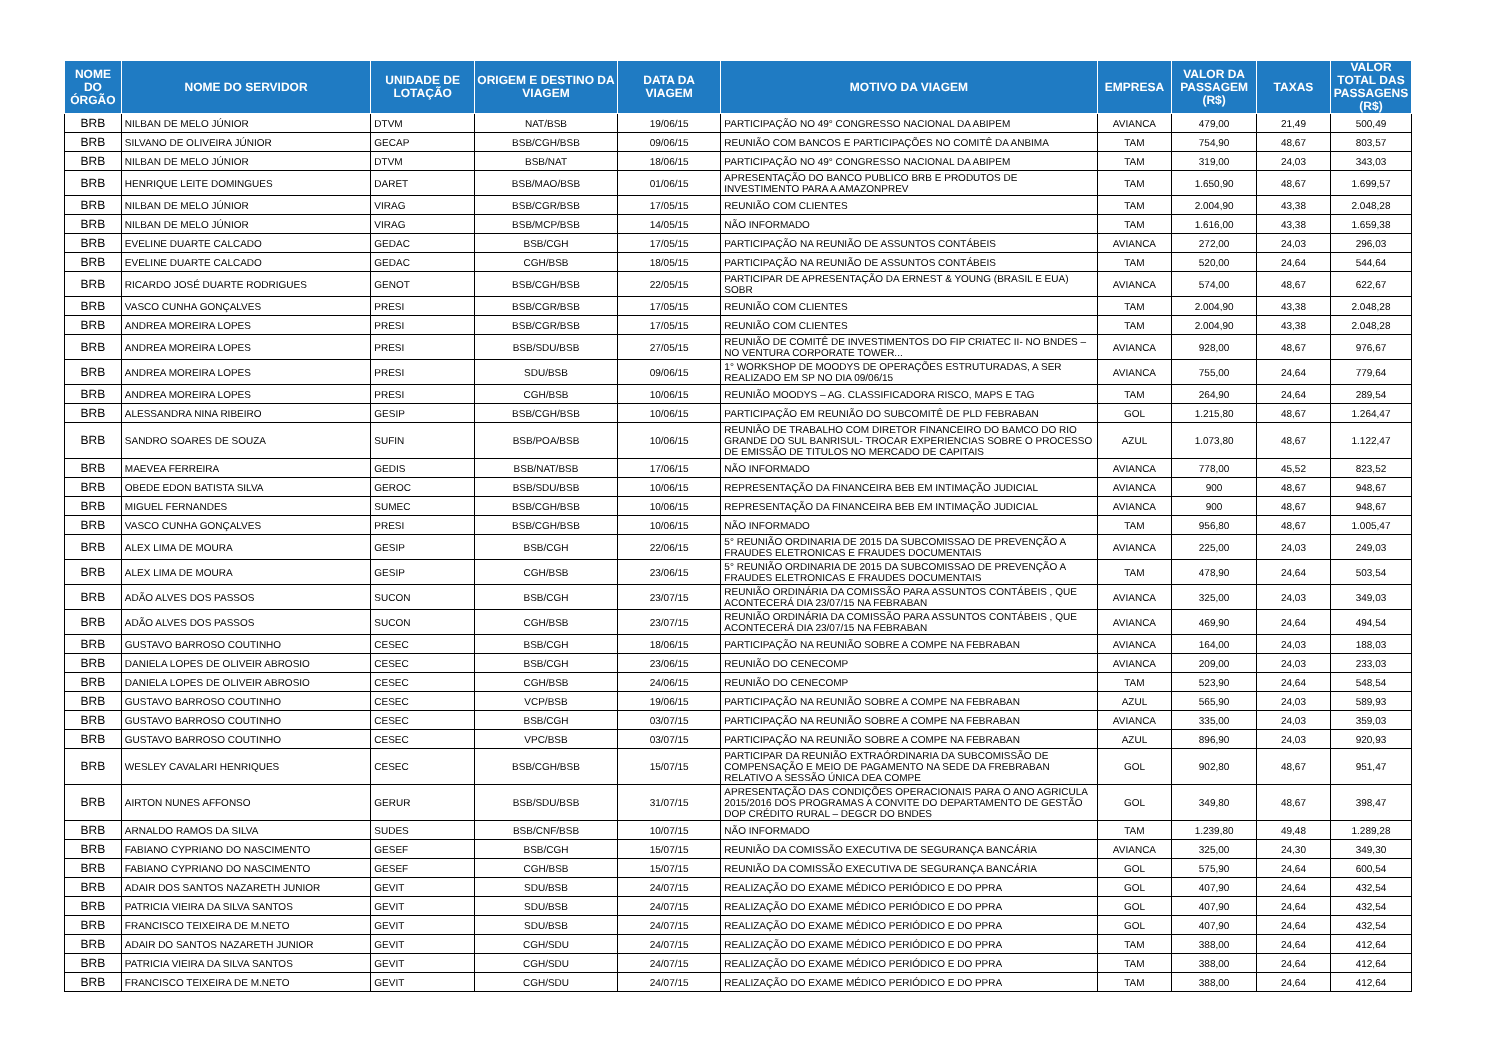| NOME DO ÓRGÃO | NOME DO SERVIDOR | UNIDADE DE LOTAÇÃO | ORIGEM E DESTINO DA VIAGEM | DATA DA VIAGEM | MOTIVO DA VIAGEM | EMPRESA | VALOR DA PASSAGEM (R$) | TAXAS | VALOR TOTAL DAS PASSAGENS (R$) |
| --- | --- | --- | --- | --- | --- | --- | --- | --- | --- |
| BRB | NILBAN DE MELO JÚNIOR | DTVM | NAT/BSB | 19/06/15 | PARTICIPAÇÃO NO 49° CONGRESSO NACIONAL DA ABIPEM | AVIANCA | 479,00 | 21,49 | 500,49 |
| BRB | SILVANO DE OLIVEIRA JÚNIOR | GECAP | BSB/CGH/BSB | 09/06/15 | REUNIÃO COM BANCOS E PARTICIPAÇÕES NO COMITÊ DA ANBIMA | TAM | 754,90 | 48,67 | 803,57 |
| BRB | NILBAN DE MELO JÚNIOR | DTVM | BSB/NAT | 18/06/15 | PARTICIPAÇÃO NO 49° CONGRESSO NACIONAL DA ABIPEM | TAM | 319,00 | 24,03 | 343,03 |
| BRB | HENRIQUE LEITE DOMINGUES | DARET | BSB/MAO/BSB | 01/06/15 | APRESENTAÇÃO DO BANCO PUBLICO BRB E PRODUTOS DE INVESTIMENTO PARA A AMAZONPREV | TAM | 1.650,90 | 48,67 | 1.699,57 |
| BRB | NILBAN DE MELO JÚNIOR | VIRAG | BSB/CGR/BSB | 17/05/15 | REUNIÃO COM CLIENTES | TAM | 2.004,90 | 43,38 | 2.048,28 |
| BRB | NILBAN DE MELO JÚNIOR | VIRAG | BSB/MCP/BSB | 14/05/15 | NÃO INFORMADO | TAM | 1.616,00 | 43,38 | 1.659,38 |
| BRB | EVELINE DUARTE CALCADO | GEDAC | BSB/CGH | 17/05/15 | PARTICIPAÇÃO NA REUNIÃO DE ASSUNTOS CONTÁBEIS | AVIANCA | 272,00 | 24,03 | 296,03 |
| BRB | EVELINE DUARTE CALCADO | GEDAC | CGH/BSB | 18/05/15 | PARTICIPAÇÃO NA REUNIÃO DE ASSUNTOS CONTÁBEIS | TAM | 520,00 | 24,64 | 544,64 |
| BRB | RICARDO JOSÉ DUARTE RODRIGUES | GENOT | BSB/CGH/BSB | 22/05/15 | PARTICIPAR DE APRESENTAÇÃO DA ERNEST & YOUNG (BRASIL E EUA) SOBR | AVIANCA | 574,00 | 48,67 | 622,67 |
| BRB | VASCO CUNHA GONÇALVES | PRESI | BSB/CGR/BSB | 17/05/15 | REUNIÃO COM CLIENTES | TAM | 2.004,90 | 43,38 | 2.048,28 |
| BRB | ANDREA MOREIRA LOPES | PRESI | BSB/CGR/BSB | 17/05/15 | REUNIÃO COM CLIENTES | TAM | 2.004,90 | 43,38 | 2.048,28 |
| BRB | ANDREA MOREIRA LOPES | PRESI | BSB/SDU/BSB | 27/05/15 | REUNIÃO DE COMITÊ DE INVESTIMENTOS DO FIP CRIATEC II- NO BNDES – NO VENTURA CORPORATE TOWER... | AVIANCA | 928,00 | 48,67 | 976,67 |
| BRB | ANDREA MOREIRA LOPES | PRESI | SDU/BSB | 09/06/15 | 1° WORKSHOP DE MOODYS DE OPERAÇÕES ESTRUTURADAS, A SER REALIZADO EM SP NO DIA 09/06/15 | AVIANCA | 755,00 | 24,64 | 779,64 |
| BRB | ANDREA MOREIRA LOPES | PRESI | CGH/BSB | 10/06/15 | REUNIÃO MOODYS – AG. CLASSIFICADORA RISCO, MAPS E TAG | TAM | 264,90 | 24,64 | 289,54 |
| BRB | ALESSANDRA NINA RIBEIRO | GESIP | BSB/CGH/BSB | 10/06/15 | PARTICIPAÇÃO EM REUNIÃO DO SUBCOMITÊ DE PLD FEBRABAN | GOL | 1.215,80 | 48,67 | 1.264,47 |
| BRB | SANDRO SOARES DE SOUZA | SUFIN | BSB/POA/BSB | 10/06/15 | REUNIÃO DE TRABALHO COM DIRETOR FINANCEIRO DO BAMCO DO RIO GRANDE DO SUL BANRISUL- TROCAR EXPERIENCIAS SOBRE O PROCESSO DE EMISSÃO DE TITULOS NO MERCADO DE CAPITAIS | AZUL | 1.073,80 | 48,67 | 1.122,47 |
| BRB | MAEVEA FERREIRA | GEDIS | BSB/NAT/BSB | 17/06/15 | NÃO INFORMADO | AVIANCA | 778,00 | 45,52 | 823,52 |
| BRB | OBEDE EDON BATISTA SILVA | GEROC | BSB/SDU/BSB | 10/06/15 | REPRESENTAÇÃO DA FINANCEIRA BEB EM INTIMAÇÃO JUDICIAL | AVIANCA | 900 | 48,67 | 948,67 |
| BRB | MIGUEL FERNANDES | SUMEC | BSB/CGH/BSB | 10/06/15 | REPRESENTAÇÃO DA FINANCEIRA BEB EM INTIMAÇÃO JUDICIAL | AVIANCA | 900 | 48,67 | 948,67 |
| BRB | VASCO CUNHA GONÇALVES | PRESI | BSB/CGH/BSB | 10/06/15 | NÃO INFORMADO | TAM | 956,80 | 48,67 | 1.005,47 |
| BRB | ALEX LIMA DE MOURA | GESIP | BSB/CGH | 22/06/15 | 5° REUNIÃO ORDINARIA DE 2015 DA SUBCOMISSAO DE PREVENÇÃO A FRAUDES ELETRONICAS E FRAUDES DOCUMENTAIS | AVIANCA | 225,00 | 24,03 | 249,03 |
| BRB | ALEX LIMA DE MOURA | GESIP | CGH/BSB | 23/06/15 | 5° REUNIÃO ORDINARIA DE 2015 DA SUBCOMISSAO DE PREVENÇÃO A FRAUDES ELETRONICAS E FRAUDES DOCUMENTAIS | TAM | 478,90 | 24,64 | 503,54 |
| BRB | ADÃO ALVES DOS PASSOS | SUCON | BSB/CGH | 23/07/15 | REUNIÃO ORDINÁRIA DA COMISSÃO PARA ASSUNTOS CONTÁBEIS , QUE ACONTECERÁ DIA 23/07/15 NA FEBRABAN | AVIANCA | 325,00 | 24,03 | 349,03 |
| BRB | ADÃO ALVES DOS PASSOS | SUCON | CGH/BSB | 23/07/15 | REUNIÃO ORDINÁRIA DA COMISSÃO PARA ASSUNTOS CONTÁBEIS , QUE ACONTECERÁ DIA 23/07/15 NA FEBRABAN | AVIANCA | 469,90 | 24,64 | 494,54 |
| BRB | GUSTAVO BARROSO COUTINHO | CESEC | BSB/CGH | 18/06/15 | PARTICIPAÇÃO NA REUNIÃO SOBRE A COMPE NA FEBRABAN | AVIANCA | 164,00 | 24,03 | 188,03 |
| BRB | DANIELA LOPES DE OLIVEIR ABROSIO | CESEC | BSB/CGH | 23/06/15 | REUNIÃO DO CENECOMP | AVIANCA | 209,00 | 24,03 | 233,03 |
| BRB | DANIELA LOPES DE OLIVEIR ABROSIO | CESEC | CGH/BSB | 24/06/15 | REUNIÃO DO CENECOMP | TAM | 523,90 | 24,64 | 548,54 |
| BRB | GUSTAVO BARROSO COUTINHO | CESEC | VCP/BSB | 19/06/15 | PARTICIPAÇÃO NA REUNIÃO SOBRE A COMPE NA FEBRABAN | AZUL | 565,90 | 24,03 | 589,93 |
| BRB | GUSTAVO BARROSO COUTINHO | CESEC | BSB/CGH | 03/07/15 | PARTICIPAÇÃO NA REUNIÃO SOBRE A COMPE NA FEBRABAN | AVIANCA | 335,00 | 24,03 | 359,03 |
| BRB | GUSTAVO BARROSO COUTINHO | CESEC | VPC/BSB | 03/07/15 | PARTICIPAÇÃO NA REUNIÃO SOBRE A COMPE NA FEBRABAN | AZUL | 896,90 | 24,03 | 920,93 |
| BRB | WESLEY CAVALARI HENRIQUES | CESEC | BSB/CGH/BSB | 15/07/15 | PARTICIPAR DA REUNIÃO EXTRAÓRDINARIA DA SUBCOMISSÃO DE COMPENSAÇÃO E MEIO DE PAGAMENTO NA SEDE DA FREBRABAN RELATIVO A SESSÃO ÚNICA DEA COMPE | GOL | 902,80 | 48,67 | 951,47 |
| BRB | AIRTON NUNES AFFONSO | GERUR | BSB/SDU/BSB | 31/07/15 | APRESENTAÇÃO DAS CONDIÇÕES OPERACIONAIS PARA O ANO AGRICULA 2015/2016 DOS PROGRAMAS A CONVITE DO DEPARTAMENTO DE GESTÃO DOP CRÉDITO RURAL – DEGCR DO BNDES | GOL | 349,80 | 48,67 | 398,47 |
| BRB | ARNALDO RAMOS DA SILVA | SUDES | BSB/CNF/BSB | 10/07/15 | NÃO INFORMADO | TAM | 1.239,80 | 49,48 | 1.289,28 |
| BRB | FABIANO CYPRIANO DO NASCIMENTO | GESEF | BSB/CGH | 15/07/15 | REUNIÃO DA COMISSÃO EXECUTIVA DE SEGURANÇA BANCÁRIA | AVIANCA | 325,00 | 24,30 | 349,30 |
| BRB | FABIANO CYPRIANO DO NASCIMENTO | GESEF | CGH/BSB | 15/07/15 | REUNIÃO DA COMISSÃO EXECUTIVA DE SEGURANÇA BANCÁRIA | GOL | 575,90 | 24,64 | 600,54 |
| BRB | ADAIR DOS SANTOS NAZARETH JUNIOR | GEVIT | SDU/BSB | 24/07/15 | REALIZAÇÃO DO EXAME MÉDICO PERIÓDICO E DO PPRA | GOL | 407,90 | 24,64 | 432,54 |
| BRB | PATRICIA VIEIRA DA SILVA SANTOS | GEVIT | SDU/BSB | 24/07/15 | REALIZAÇÃO DO EXAME MÉDICO PERIÓDICO E DO PPRA | GOL | 407,90 | 24,64 | 432,54 |
| BRB | FRANCISCO TEIXEIRA DE M.NETO | GEVIT | SDU/BSB | 24/07/15 | REALIZAÇÃO DO EXAME MÉDICO PERIÓDICO E DO PPRA | GOL | 407,90 | 24,64 | 432,54 |
| BRB | ADAIR DO SANTOS NAZARETH JUNIOR | GEVIT | CGH/SDU | 24/07/15 | REALIZAÇÃO DO EXAME MÉDICO PERIÓDICO E DO PPRA | TAM | 388,00 | 24,64 | 412,64 |
| BRB | PATRICIA VIEIRA DA SILVA SANTOS | GEVIT | CGH/SDU | 24/07/15 | REALIZAÇÃO DO EXAME MÉDICO PERIÓDICO E DO PPRA | TAM | 388,00 | 24,64 | 412,64 |
| BRB | FRANCISCO TEIXEIRA DE M.NETO | GEVIT | CGH/SDU | 24/07/15 | REALIZAÇÃO DO EXAME MÉDICO PERIÓDICO E DO PPRA | TAM | 388,00 | 24,64 | 412,64 |